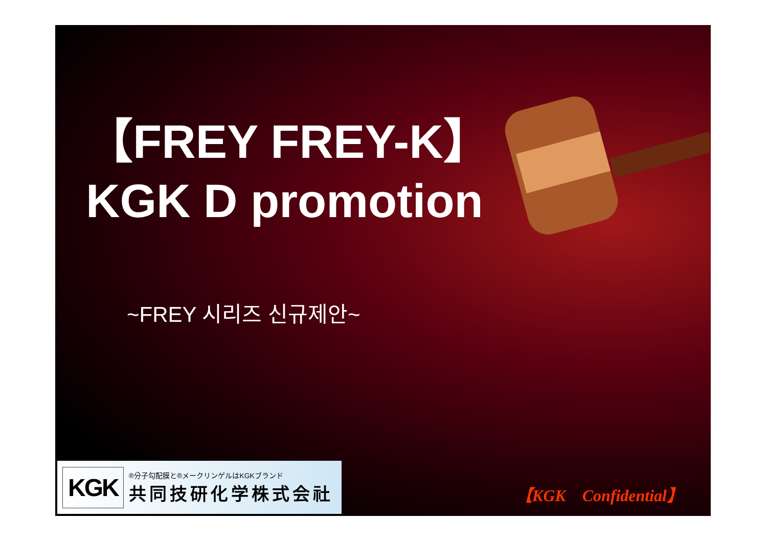【FREY FREY-K】
KGK D promotion
~FREY 시리즈 신규제안~
KGK
®分子勾配膜と®メークリンゲルはKGKブランド
共同技研化学株式会社
【KGK　Confidential】